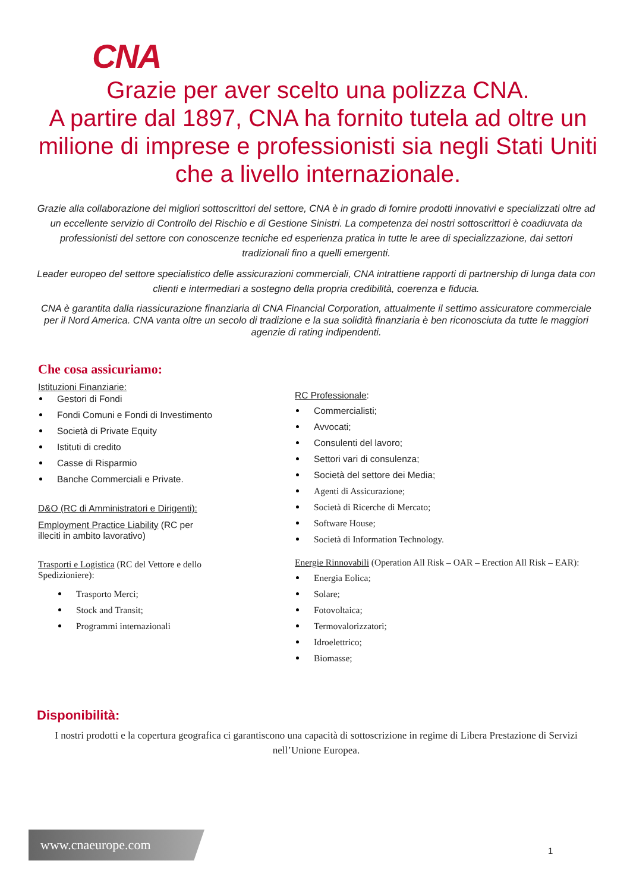CNA
Grazie per aver scelto una polizza CNA.
A partire dal 1897, CNA ha fornito tutela ad oltre un milione di imprese e professionisti sia negli Stati Uniti che a livello internazionale.
Grazie alla collaborazione dei migliori sottoscrittori del settore, CNA è in grado di fornire prodotti innovativi e specializzati oltre ad un eccellente servizio di Controllo del Rischio e di Gestione Sinistri. La competenza dei nostri sottoscrittori è coadiuvata da professionisti del settore con conoscenze tecniche ed esperienza pratica in tutte le aree di specializzazione, dai settori tradizionali fino a quelli emergenti.
Leader europeo del settore specialistico delle assicurazioni commerciali, CNA intrattiene rapporti di partnership di lunga data con clienti e intermediari a sostegno della propria credibilità, coerenza e fiducia.
CNA è garantita dalla riassicurazione finanziaria di CNA Financial Corporation, attualmente il settimo assicuratore commerciale per il Nord America. CNA vanta oltre un secolo di tradizione e la sua solidità finanziaria è ben riconosciuta da tutte le maggiori agenzie di rating indipendenti.
Che cosa assicuriamo:
Istituzioni Finanziarie:
Gestori di Fondi
Fondi Comuni e Fondi di Investimento
Società di Private Equity
Istituti di credito
Casse di Risparmio
Banche Commerciali e Private.
D&O (RC di Amministratori e Dirigenti):
Employment Practice Liability (RC per illeciti in ambito lavorativo)
Trasporti e Logistica (RC del Vettore e dello Spedizioniere):
Trasporto Merci;
Stock and Transit;
Programmi internazionali
RC Professionale:
Commercialisti;
Avvocati;
Consulenti del lavoro;
Settori vari di consulenza;
Società del settore dei Media;
Agenti di Assicurazione;
Società di Ricerche di Mercato;
Software House;
Società di Information Technology.
Energie Rinnovabili (Operation All Risk – OAR – Erection All Risk – EAR):
Energia Eolica;
Solare;
Fotovoltaica;
Termovalorizzatori;
Idroelettrico;
Biomasse;
Disponibilità:
I nostri prodotti e la copertura geografica ci garantiscono una capacità di sottoscrizione in regime di Libera Prestazione di Servizi nell’Unione Europea.
www.cnaeurope.com
1